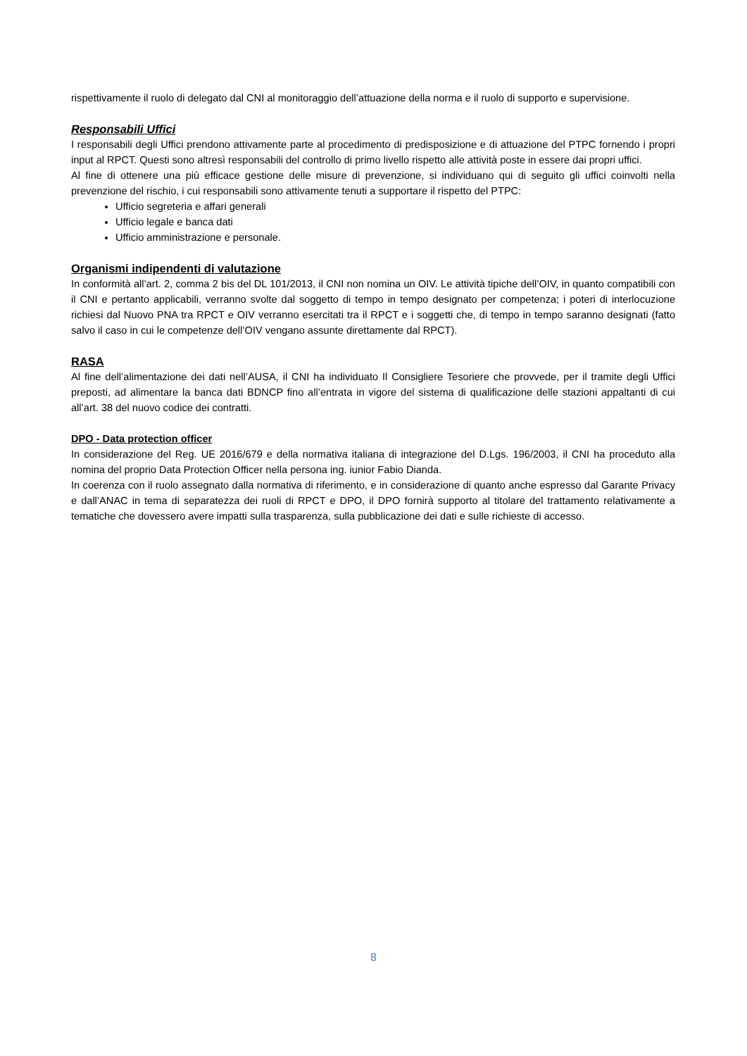rispettivamente il ruolo di delegato dal CNI al monitoraggio dell’attuazione della norma e il ruolo di supporto e supervisione.
Responsabili Uffici
I responsabili degli Uffici prendono attivamente parte al procedimento di predisposizione e di attuazione del PTPC fornendo i propri input al RPCT. Questi sono altresì responsabili del controllo di primo livello rispetto alle attività poste in essere dai propri uffici.
Al fine di ottenere una più efficace gestione delle misure di prevenzione, si individuano qui di seguito gli uffici coinvolti nella prevenzione del rischio, i cui responsabili sono attivamente tenuti a supportare il rispetto del PTPC:
Ufficio segreteria e affari generali
Ufficio legale e banca dati
Ufficio amministrazione e personale.
Organismi indipendenti di valutazione
In conformità all’art. 2, comma 2 bis del DL 101/2013, il CNI non nomina un OIV. Le attività tipiche dell’OIV, in quanto compatibili con il CNI e pertanto applicabili, verranno svolte dal soggetto di tempo in tempo designato per competenza; i poteri di interlocuzione richiesi dal Nuovo PNA tra RPCT e OIV verranno esercitati tra il RPCT e i soggetti che, di tempo in tempo saranno designati (fatto salvo il caso in cui le competenze dell’OIV vengano assunte direttamente dal RPCT).
RASA
Al fine dell’alimentazione dei dati nell’AUSA, il CNI ha individuato Il Consigliere Tesoriere che provvede, per il tramite degli Uffici preposti, ad alimentare la banca dati BDNCP fino all’entrata in vigore del sistema di qualificazione delle stazioni appaltanti di cui all’art. 38 del nuovo codice dei contratti.
DPO - Data protection officer
In considerazione del Reg. UE 2016/679 e della normativa italiana di integrazione del D.Lgs. 196/2003, il CNI ha proceduto alla nomina del proprio Data Protection Officer nella persona ing. iunior Fabio Dianda.
In coerenza con il ruolo assegnato dalla normativa di riferimento, e in considerazione di quanto anche espresso dal Garante Privacy e dall’ANAC in tema di separatezza dei ruoli di RPCT e DPO, il DPO fornirà supporto al titolare del trattamento relativamente a tematiche che dovessero avere impatti sulla trasparenza, sulla pubblicazione dei dati e sulle richieste di accesso.
8